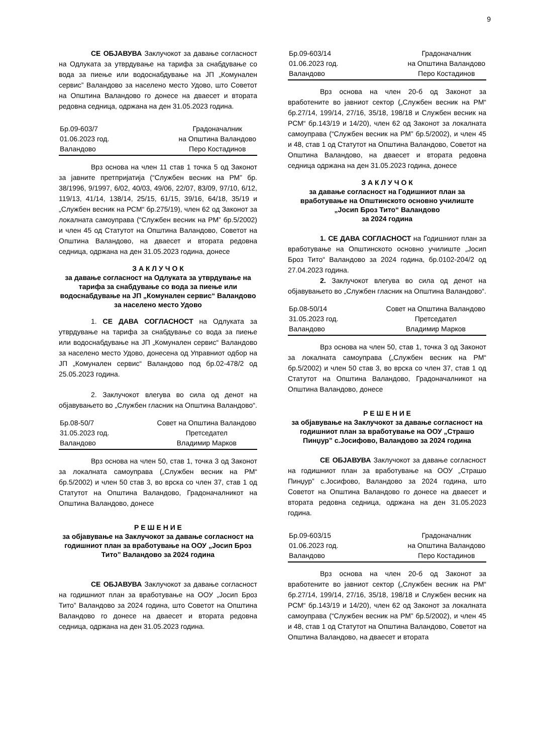9
СЕ ОБЈАВУВА Заклучокот за давање согласност на Одлуката за утврдување на тарифа за снабдување со вода за пиење или водоснабдување на ЈП „Комунален сервис” Валандово за населено место Удово, што Советот на Општина Валандово го донесе на дваесет и втората редовна седница, одржана на ден 31.05.2023 година.
Бр.09-603/7
01.06.2023 год.
Валандово
Градоначалник
на Општина Валандово
Перо Костадинов
Врз основа на член 11 став 1 точка 5 од Законот за јавните претпријатија (“Службен весник на РМ” бр. 38/1996, 9/1997, 6/02, 40/03, 49/06, 22/07, 83/09, 97/10, 6/12, 119/13, 41/14, 138/14, 25/15, 61/15, 39/16, 64/18, 35/19 и „Службен весник на РСМ“ бр.275/19), член 62 од Законот за локалната самоуправа (“Службен весник на РМ” бр.5/2002) и член 45 од Статутот на Општина Валандово, Советот на Општина Валандово, на дваесет и втората редовна седница, одржана на ден 31.05.2023 година, донесе
З А К Л У Ч О К
за давање согласност на Одлуката за утврдување на тарифа за снабдување со вода за пиење или водоснабдување на ЈП „Комунален сервис“ Валандово за населено место Удово
1. СЕ ДАВА СОГЛАСНОСТ на Одлуката за утврдување на тарифа за снабдување со вода за пиење или водоснабдување на ЈП „Комунален сервис“ Валандово за населено место Удово, донесена од Управниот одбор на ЈП „Комунален сервис“ Валандово под бр.02-478/2 од 25.05.2023 година.
2. Заклучокот влегува во сила од денот на објавувањето во „Службен гласник на Општина Валандово“.
Бр.08-50/7
31.05.2023 год.
Валандово
Совет на Општина Валандово
Претседател
Владимир Марков
Врз основа на член 50, став 1, точка 3 од Законот за локалната самоуправа („Службен весник на РМ“ бр.5/2002) и член 50 став 3, во врска со член 37, став 1 од Статутот на Општина Валандово, Градоначалникот на Општина Валандово, донесе
Р Е Ш Е Н И Е
за објавување на Заклучокот за давање согласност на годишниот план за вработување на ООУ „Јосип Броз Тито” Валандово за 2024 година
СЕ ОБЈАВУВА Заклучокот за давање согласност на годишниот план за вработување на ООУ „Јосип Броз Тито” Валандово за 2024 година, што Советот на Општина Валандово го донесе на дваесет и втората редовна седница, одржана на ден 31.05.2023 година.
Бр.09-603/14
01.06.2023 год.
Валандово
Градоначалник
на Општина Валандово
Перо Костадинов
Врз основа на член 20-б од Законот за вработените во јавниот сектор („Службен весник на РМ“ бр.27/14, 199/14, 27/16, 35/18, 198/18 и Службен весник на РСМ“ бр.143/19 и 14/20), член 62 од Законот за локалната самоуправа (“Службен весник на РМ” бр.5/2002), и член 45 и 48, став 1 од Статутот на Општина Валандово, Советот на Општина Валандово, на дваесет и втората редовна седница одржана на ден 31.05.2023 година, донесе
З А К Л У Ч О К
за давање согласност на Годишниот план за вработување на Општинското основно училиште „Јосип Броз Тито“ Валандово
за 2024 година
1. СЕ ДАВА СОГЛАСНОСТ на Годишниот план за вработување на Општинското основно училиште „Јосип Броз Тито“ Валандово за 2024 година, бр.0102-204/2 од 27.04.2023 година.
2. Заклучокот влегува во сила од денот на објавувањето во „Службен гласник на Општина Валандово“.
Бр.08-50/14
31.05.2023 год.
Валандово
Совет на Општина Валандово
Претседател
Владимир Марков
Врз основа на член 50, став 1, точка 3 од Законот за локалната самоуправа („Службен весник на РМ“ бр.5/2002) и член 50 став 3, во врска со член 37, став 1 од Статутот на Општина Валандово, Градоначалникот на Општина Валандово, донесе
Р Е Ш Е Н И Е
за објавување на Заклучокот за давање согласност на годишниот план за вработување на ООУ „Страшо Пинџур” с.Јосифово, Валандово за 2024 година
СЕ ОБЈАВУВА Заклучокот за давање согласност на годишниот план за вработување на ООУ „Страшо Пинџур” с.Јосифово, Валандово за 2024 година, што Советот на Општина Валандово го донесе на дваесет и втората редовна седница, одржана на ден 31.05.2023 година.
Бр.09-603/15
01.06.2023 год.
Валандово
Градоначалник
на Општина Валандово
Перо Костадинов
Врз основа на член 20-б од Законот за вработените во јавниот сектор („Службен весник на РМ“ бр.27/14, 199/14, 27/16, 35/18, 198/18 и Службен весник на РСМ“ бр.143/19 и 14/20), член 62 од Законот за локалната самоуправа (“Службен весник на РМ” бр.5/2002), и член 45 и 48, став 1 од Статутот на Општина Валандово, Советот на Општина Валандово, на дваесет и втората